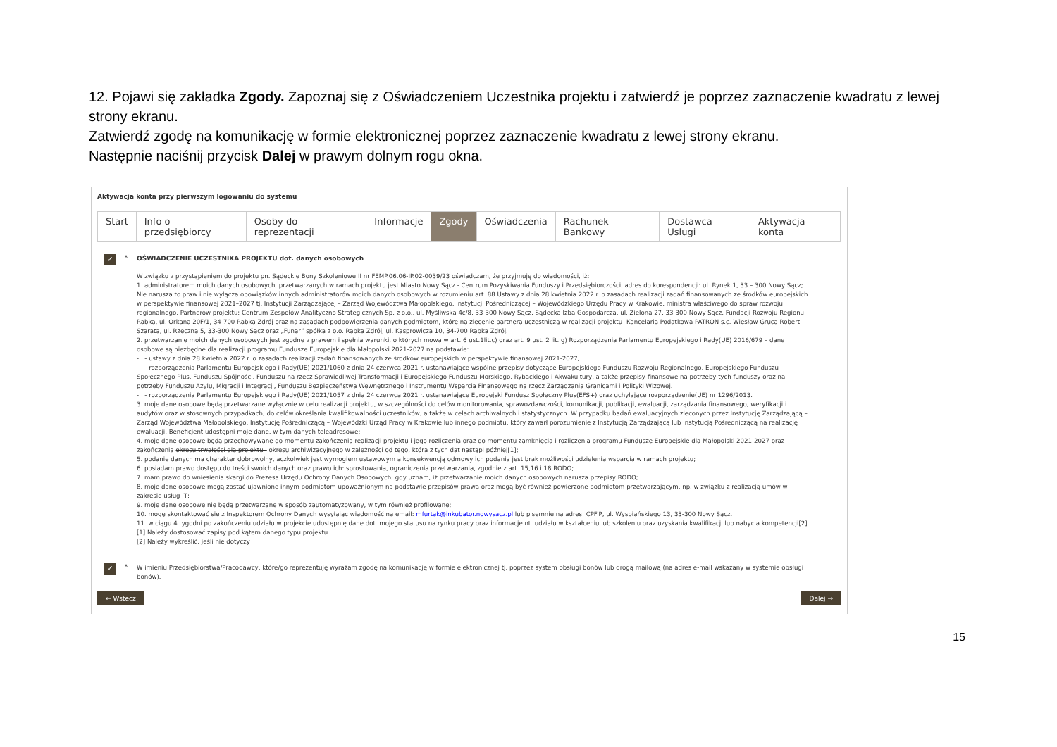12. Pojawi się zakładka Zgody. Zapoznaj się z Oświadczeniem Uczestnika projektu i zatwierdź je poprzez zaznaczenie kwadratu z lewej strony ekranu.
Zatwierdź zgodę na komunikację w formie elektronicznej poprzez zaznaczenie kwadratu z lewej strony ekranu.
Następnie naciśnij przycisk Dalej w prawym dolnym rogu okna.
Aktywacja konta przy pierwszym logowaniu do systemu
Start Info o przedsiębiorcy Osoby do reprezentacji Informacje Zgody Oświadczenia Rachunek Bankowy Dostawca Usługi Aktywacja konta
✓
*
OŚWIADCZENIE UCZESTNIKA PROJEKTU dot. danych osobowych
W związku z przystąpieniem do projektu pn. Sądeckie Bony Szkoleniowe II nr FEMP.06.06-IP.02-0039/23 oświadczam, że przyjmuję do wiadomości, iż:
1. administratorem moich danych osobowych, przetwarzanych w ramach projektu jest Miasto Nowy Sącz - Centrum Pozyskiwania Funduszy i Przedsiębiorczości, adres do korespondencji: ul. Rynek 1, 33 – 300 Nowy Sącz;
Nie narusza to praw i nie wyłącza obowiązków innych administratorów moich danych osobowych w rozumieniu art. 88 Ustawy z dnia 28 kwietnia 2022 r. o zasadach realizacji zadań finansowanych ze środków europejskich w perspektywie finansowej 2021–2027 tj. Instytucji Zarządzającej – Zarząd Województwa Małopolskiego, Instytucji Pośredniczącej – Wojewódzkiego Urzędu Pracy w Krakowie, ministra właściwego do spraw rozwoju regionalnego, Partnerów projektu: Centrum Zespołów Analityczno Strategicznych Sp. z o.o., ul. Myśliwska 4c/8, 33-300 Nowy Sącz, Sądecka Izba Gospodarcza, ul. Zielona 27, 33-300 Nowy Sącz, Fundacji Rozwoju Regionu Rabka, ul. Orkana 20F/1, 34-700 Rabka Zdrój oraz na zasadach podpowierzenia danych podmiotom, które na zlecenie partnera uczestniczą w realizacji projektu- Kancelaria Podatkowa PATRON s.c. Wiesław Gruca Robert Szarata, ul. Rzeczna 5, 33-300 Nowy Sącz oraz „Funar” spółka z o.o. Rabka Zdrój, ul. Kasprowicza 10, 34-700 Rabka Zdrój.
2. przetwarzanie moich danych osobowych jest zgodne z prawem i spełnia warunki, o których mowa w art. 6 ust.1lit.c) oraz art. 9 ust. 2 lit. g) Rozporządzenia Parlamentu Europejskiego i Rady(UE) 2016/679 – dane osobowe są niezbędne dla realizacji programu Fundusze Europejskie dla Małopolski 2021-2027 na podstawie:
- - ustawy z dnia 28 kwietnia 2022 r. o zasadach realizacji zadań finansowanych ze środków europejskich w perspektywie finansowej 2021-2027,
- - rozporządzenia Parlamentu Europejskiego i Rady(UE) 2021/1060 z dnia 24 czerwca 2021 r. ustanawiające wspólne przepisy dotyczące Europejskiego Funduszu Rozwoju Regionalnego, Europejskiego Funduszu Społecznego Plus, Funduszu Spójności, Funduszu na rzecz Sprawiedliwej Transformacji i Europejskiego Funduszu Morskiego, Rybackiego i Akwakultury, a także przepisy finansowe na potrzeby tych funduszy oraz na potrzeby Funduszu Azylu, Migracji i Integracji, Funduszu Bezpieczeństwa Wewnętrznego i Instrumentu Wsparcia Finansowego na rzecz Zarządzania Granicami i Polityki Wizowej.
- - rozporządzenia Parlamentu Europejskiego i Rady(UE) 2021/1057 z dnia 24 czerwca 2021 r. ustanawiające Europejski Fundusz Społeczny Plus(EFS+) oraz uchylające rozporządzenie(UE) nr 1296/2013.
3. moje dane osobowe będą przetwarzane wyłącznie w celu realizacji projektu, w szczególności do celów monitorowania, sprawozdawczości, komunikacji, publikacji, ewaluacji, zarządzania finansowego, weryfikacji i audytów oraz w stosownych przypadkach, do celów określania kwalifikowalności uczestników, a także w celach archiwalnych i statystycznych. W przypadku badań ewaluacyjnych zleconych przez Instytucję Zarządzającą – Zarząd Województwa Małopolskiego, Instytucję Pośredniczącą – Wojewódzki Urząd Pracy w Krakowie lub innego podmiotu, który zawarł porozumienie z Instytucją Zarządzającą lub Instytucją Pośredniczącą na realizację ewaluacji, Beneficjent udostępni moje dane, w tym danych teleadresowe;
4. moje dane osobowe będą przechowywane do momentu zakończenia realizacji projektu i jego rozliczenia oraz do momentu zamknięcia i rozliczenia programu Fundusze Europejskie dla Małopolski 2021-2027 oraz zakończenia okresu trwałości dla projektu i okresu archiwizacyjnego w zależności od tego, która z tych dat nastąpi później[1];
5. podanie danych ma charakter dobrowolny, aczkolwiek jest wymogiem ustawowym a konsekwencją odmowy ich podania jest brak możliwości udzielenia wsparcia w ramach projektu;
6. posiadam prawo dostępu do treści swoich danych oraz prawo ich: sprostowania, ograniczenia przetwarzania, zgodnie z art. 15,16 i 18 RODO;
7. mam prawo do wniesienia skargi do Prezesa Urzędu Ochrony Danych Osobowych, gdy uznam, iż przetwarzanie moich danych osobowych narusza przepisy RODO;
8. moje dane osobowe mogą zostać ujawnione innym podmiotom upoważnionym na podstawie przepisów prawa oraz mogą być również powierzone podmiotom przetwarzającym, np. w związku z realizacją umów w zakresie usług IT;
9. moje dane osobowe nie będą przetwarzane w sposób zautomatyzowany, w tym również profilowane;
10. mogę skontaktować się z Inspektorem Ochrony Danych wysyłając wiadomość na email: mfurtak@inkubator.nowysacz.pl lub pisemnie na adres: CPFiP, ul. Wyspiańskiego 13, 33-300 Nowy Sącz.
11. w ciągu 4 tygodni po zakończeniu udziału w projekcie udostępnię dane dot. mojego statusu na rynku pracy oraz informacje nt. udziału w kształceniu lub szkoleniu oraz uzyskania kwalifikacji lub nabycia kompetencji[2].
[1] Należy dostosować zapisy pod kątem danego typu projektu.
[2] Należy wykreślić, jeśli nie dotyczy
✓
*
W imieniu Przedsiębiorstwa/Pracodawcy, które/go reprezentuję wyrażam zgodę na komunikację w formie elektronicznej tj. poprzez system obsługi bonów lub drogą mailową (na adres e-mail wskazany w systemie obsługi bonów).
← Wstecz Dalej →
15